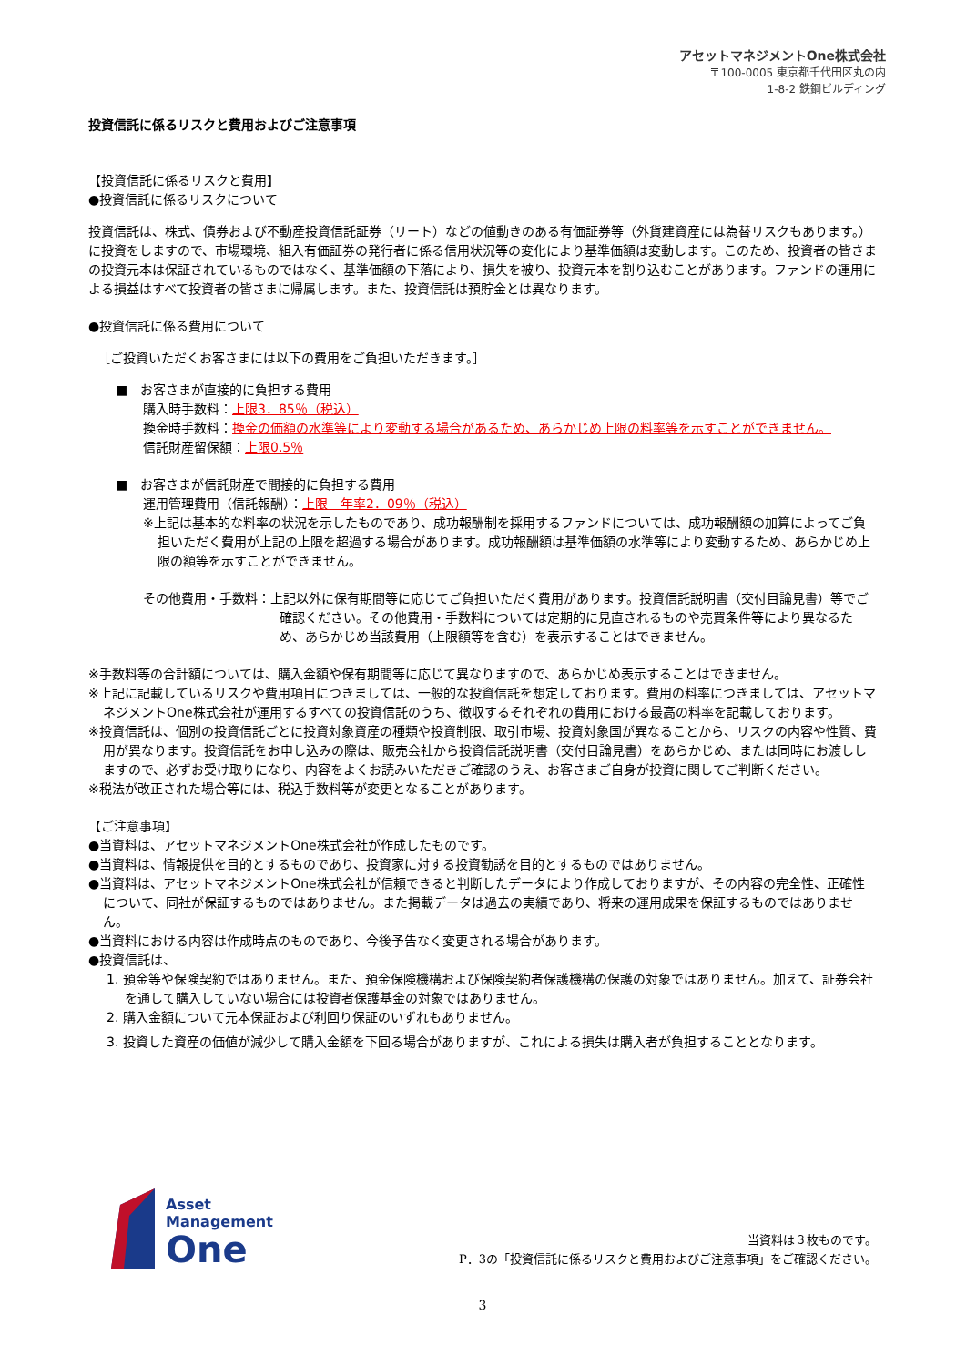アセットマネジメントOne株式会社
〒100-0005 東京都千代田区丸の内
1-8-2 鉄鋼ビルディング
投資信託に係るリスクと費用およびご注意事項
【投資信託に係るリスクと費用】
●投資信託に係るリスクについて
投資信託は、株式、債券および不動産投資信託証券（リート）などの値動きのある有価証券等（外貨建資産には為替リスクもあります。）に投資をしますので、市場環境、組入有価証券の発行者に係る信用状況等の変化により基準価額は変動します。このため、投資者の皆さまの投資元本は保証されているものではなく、基準価額の下落により、損失を被り、投資元本を割り込むことがあります。ファンドの運用による損益はすべて投資者の皆さまに帰属します。また、投資信託は預貯金とは異なります。
●投資信託に係る費用について
［ご投資いただくお客さまには以下の費用をご負担いただきます。］
■　お客さまが直接的に負担する費用
購入時手数料：上限3．85％（税込）
換金時手数料：換金の価額の水準等により変動する場合があるため、あらかじめ上限の料率等を示すことができません。
信託財産留保額：上限0.5％
■　お客さまが信託財産で間接的に負担する費用
運用管理費用（信託報酬）：上限　年率2．09％（税込）
※上記は基本的な料率の状況を示したものであり、成功報酬制を採用するファンドについては、成功報酬額の加算によってご負担いただく費用が上記の上限を超過する場合があります。成功報酬額は基準価額の水準等により変動するため、あらかじめ上限の額等を示すことができません。
その他費用・手数料：上記以外に保有期間等に応じてご負担いただく費用があります。投資信託説明書（交付目論見書）等でご確認ください。その他費用・手数料については定期的に見直されるものや売買条件等により異なるため、あらかじめ当該費用（上限額等を含む）を表示することはできません。
※手数料等の合計額については、購入金額や保有期間等に応じて異なりますので、あらかじめ表示することはできません。
※上記に記載しているリスクや費用項目につきましては、一般的な投資信託を想定しております。費用の料率につきましては、アセットマネジメントOne株式会社が運用するすべての投資信託のうち、徴収するそれぞれの費用における最高の料率を記載しております。
※投資信託は、個別の投資信託ごとに投資対象資産の種類や投資制限、取引市場、投資対象国が異なることから、リスクの内容や性質、費用が異なります。投資信託をお申し込みの際は、販売会社から投資信託説明書（交付目論見書）をあらかじめ、または同時にお渡ししますので、必ずお受け取りになり、内容をよくお読みいただきご確認のうえ、お客さまご自身が投資に関してご判断ください。
※税法が改正された場合等には、税込手数料等が変更となることがあります。
【ご注意事項】
●当資料は、アセットマネジメントOne株式会社が作成したものです。
●当資料は、情報提供を目的とするものであり、投資家に対する投資勧誘を目的とするものではありません。
●当資料は、アセットマネジメントOne株式会社が信頼できると判断したデータにより作成しておりますが、その内容の完全性、正確性について、同社が保証するものではありません。また掲載データは過去の実績であり、将来の運用成果を保証するものではありません。
●当資料における内容は作成時点のものであり、今後予告なく変更される場合があります。
●投資信託は、
1. 預金等や保険契約ではありません。また、預金保険機構および保険契約者保護機構の保護の対象ではありません。加えて、証券会社を通して購入していない場合には投資者保護基金の対象ではありません。
2. 購入金額について元本保証および利回り保証のいずれもありません。
3. 投資した資産の価値が減少して購入金額を下回る場合がありますが、これによる損失は購入者が負担することとなります。
Asset
Management
One
当資料は３枚ものです。
P．3の「投資信託に係るリスクと費用およびご注意事項」をご確認ください。
3